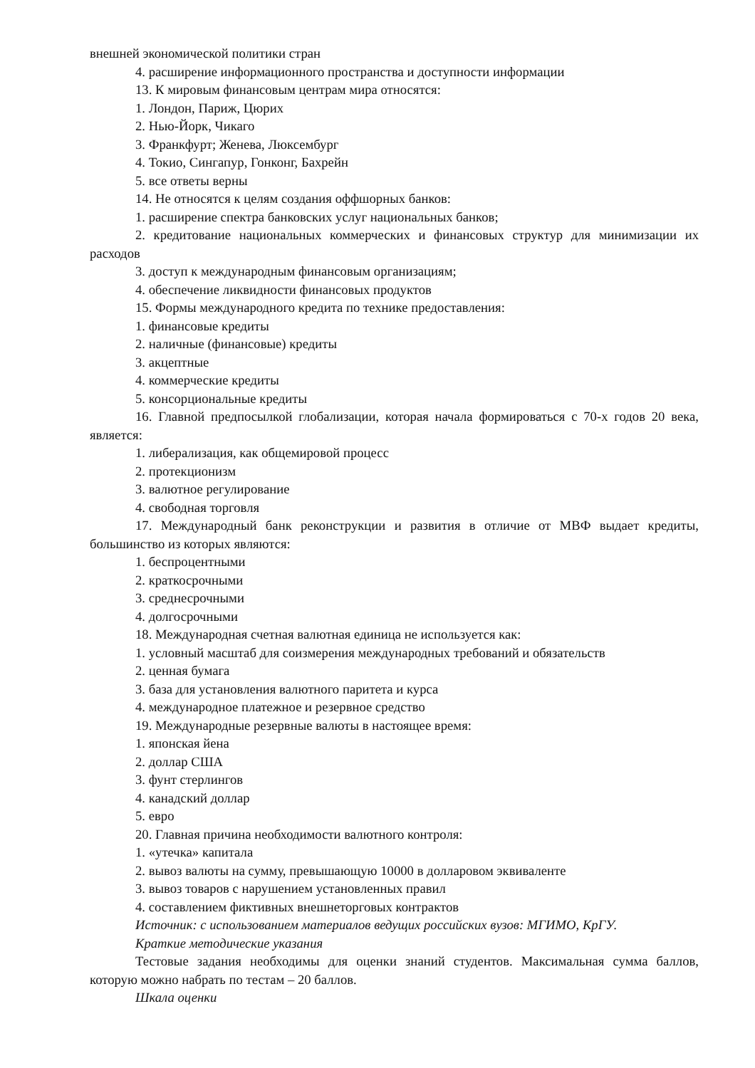внешней экономической политики стран
4. расширение информационного пространства и доступности информации
13. К мировым финансовым центрам мира относятся:
1. Лондон, Париж, Цюрих
2. Нью-Йорк, Чикаго
3. Франкфурт; Женева, Люксембург
4. Токио, Сингапур, Гонконг, Бахрейн
5. все ответы верны
14. Не относятся к целям создания оффшорных банков:
1. расширение спектра банковских услуг национальных банков;
2. кредитование национальных коммерческих и финансовых структур для минимизации их расходов
3. доступ к международным финансовым организациям;
4. обеспечение ликвидности финансовых продуктов
15. Формы международного кредита по технике предоставления:
1. финансовые кредиты
2. наличные (финансовые) кредиты
3. акцептные
4. коммерческие кредиты
5. консорциональные кредиты
16. Главной предпосылкой глобализации, которая начала формироваться с 70-х годов 20 века, является:
1. либерализация, как общемировой процесс
2. протекционизм
3. валютное регулирование
4. свободная торговля
17. Международный банк реконструкции и развития в отличие от МВФ выдает кредиты, большинство из которых являются:
1. беспроцентными
2. краткосрочными
3. среднесрочными
4. долгосрочными
18. Международная счетная валютная единица не используется как:
1. условный масштаб для соизмерения международных требований и обязательств
2. ценная бумага
3. база для установления валютного паритета и курса
4. международное платежное и резервное средство
19. Международные резервные валюты в настоящее время:
1. японская йена
2. доллар США
3. фунт стерлингов
4. канадский доллар
5. евро
20. Главная причина необходимости валютного контроля:
1. «утечка» капитала
2. вывоз валюты на сумму, превышающую 10000 в долларовом эквиваленте
3. вывоз товаров с нарушением установленных правил
4. составлением фиктивных внешнеторговых контрактов
Источник: с использованием материалов ведущих российских вузов: МГИМО, КрГУ.
Краткие методические указания
Тестовые задания необходимы для оценки знаний студентов. Максимальная сумма баллов, которую можно набрать по тестам – 20 баллов.
Шкала оценки